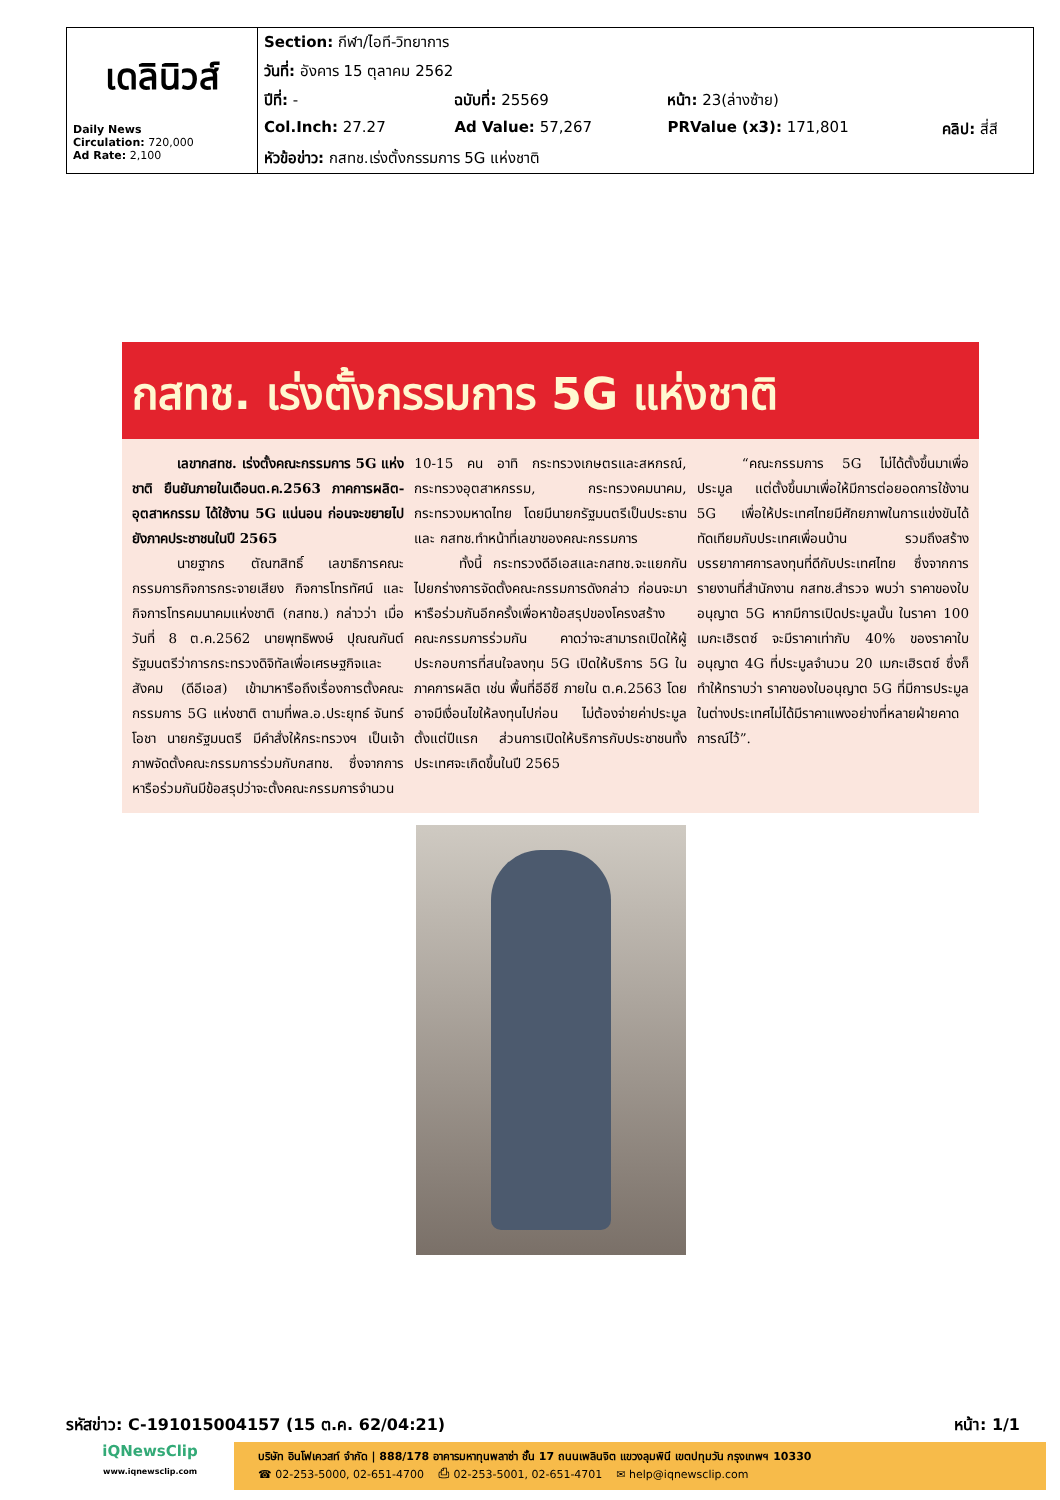| เดลินิวส์ Daily News Circulation: 720,000 Ad Rate: 2,100 | Section: กีฬา/ไอที-วิทยาการ | | | |
| | วันที่: อังคาร 15 ตุลาคม 2562 | | | |
| | ปีที่: - | ฉบับที่: 25569 | หน้า: 23(ล่างซ้าย) | |
| | Col.Inch: 27.27 | Ad Value: 57,267 | PRValue (x3): 171,801 | คลิป: สี่สี |
| | หัวข้อข่าว: กสทช.เร่งตั้งกรรมการ 5G แห่งชาติ | | | |
กสทช. เร่งตั้งกรรมการ 5G แห่งชาติ
เลขากสทช. เร่งตั้งคณะกรรมการ 5G แห่งชาติ ยืนยันภายในเดือนต.ค.2563 ภาคการผลิต-อุตสาหกรรม ได้ใช้งาน 5G แน่นอน ก่อนจะขยายไปยังภาคประชาชนในปี 2565
นายฐากร ตัณฑสิทธิ์ เลขาธิการคณะกรรมการกิจการกระจายเสียง กิจการโทรทัศน์ และ กิจการโทรคมนาคมแห่งชาติ (กสทช.) กล่าวว่า เมื่อวันที่ 8 ต.ค.2562 นายพุทธิพงษ์ ปุณณกันต์ รัฐมนตรีว่าการกระทรวงดิจิทัลเพื่อเศรษฐกิจและสังคม (ดีอีเอส) เข้ามาหารือถึงเรื่องการตั้งคณะกรรมการ 5G แห่งชาติ ตามที่พล.อ.ประยุทธ์ จันทร์โอชา นายกรัฐมนตรี มีคำสั่งให้กระทรวงฯ เป็นเจ้าภาพจัดตั้งคณะกรรมการร่วมกับกสทช. ซึ่งจากการหารือร่วมกันมีข้อสรุปว่าจะตั้งคณะกรรมการจำนวน 10-15 คน อาทิ กระทรวงเกษตรและสหกรณ์, กระทรวงอุตสาหกรรม, กระทรวงคมนาคม, กระทรวงมหาดไทย โดยมีนายกรัฐมนตรีเป็นประธาน และ กสทช.ทำหน้าที่เลขาของคณะกรรมการ
ทั้งนี้ กระทรวงดีอีเอสและกสทช.จะแยกกันไปยกร่างการจัดตั้งคณะกรรมการดังกล่าว ก่อนจะมาหารือร่วมกันอีกครั้งเพื่อหาข้อสรุปของโครงสร้างคณะกรรมการร่วมกัน คาดว่าจะสามารถเปิดให้ผู้ประกอบการที่สนใจลงทุน 5G เปิดให้บริการ 5G ในภาคการผลิต เช่น พื้นที่อีอีซี ภายใน ต.ค.2563 โดยอาจมีเงื่อนไขให้ลงทุนไปก่อน ไม่ต้องจ่ายค่าประมูลตั้งแต่ปีแรก ส่วนการเปิดให้บริการกับประชาชนทั้งประเทศจะเกิดขึ้นในปี 2565
“คณะกรรมการ 5G ไม่ได้ตั้งขึ้นมาเพื่อประมูล แต่ตั้งขึ้นมาเพื่อให้มีการต่อยอดการใช้งาน 5G เพื่อให้ประเทศไทยมีศักยภาพในการแข่งขันได้ทัดเทียมกับประเทศเพื่อนบ้าน รวมถึงสร้างบรรยากาศการลงทุนที่ดีกับประเทศไทย ซึ่งจากการรายงานที่สำนักงาน กสทช.สำรวจ พบว่า ราคาของใบอนุญาต 5G หากมีการเปิดประมูลนั้น ในราคา 100 เมกะเฮิรตซ์ จะมีราคาเท่ากับ 40% ของราคาใบอนุญาต 4G ที่ประมูลจำนวน 20 เมกะเฮิรตซ์ ซึ่งก็ทำให้ทราบว่า ราคาของใบอนุญาต 5G ที่มีการประมูลในต่างประเทศไม่ได้มีราคาแพงอย่างที่หลายฝ่ายคาดการณ์ไว้”.
รหัสข่าว: C-191015004157 (15 ต.ค. 62/04:21) หน้า: 1/1
iQNewsClip
www.iqnewsclip.com
บริษัท อินโฟเควสท์ จำกัด | 888/178 อาคารมหาทุนพลาซ่า ชั้น 17 ถนนเพลินจิต แขวงลุมพินี เขตปทุมวัน กรุงเทพฯ 10330
☎ 02-253-5000, 02-651-4700 ⎙ 02-253-5001, 02-651-4701 ✉ help@iqnewsclip.com